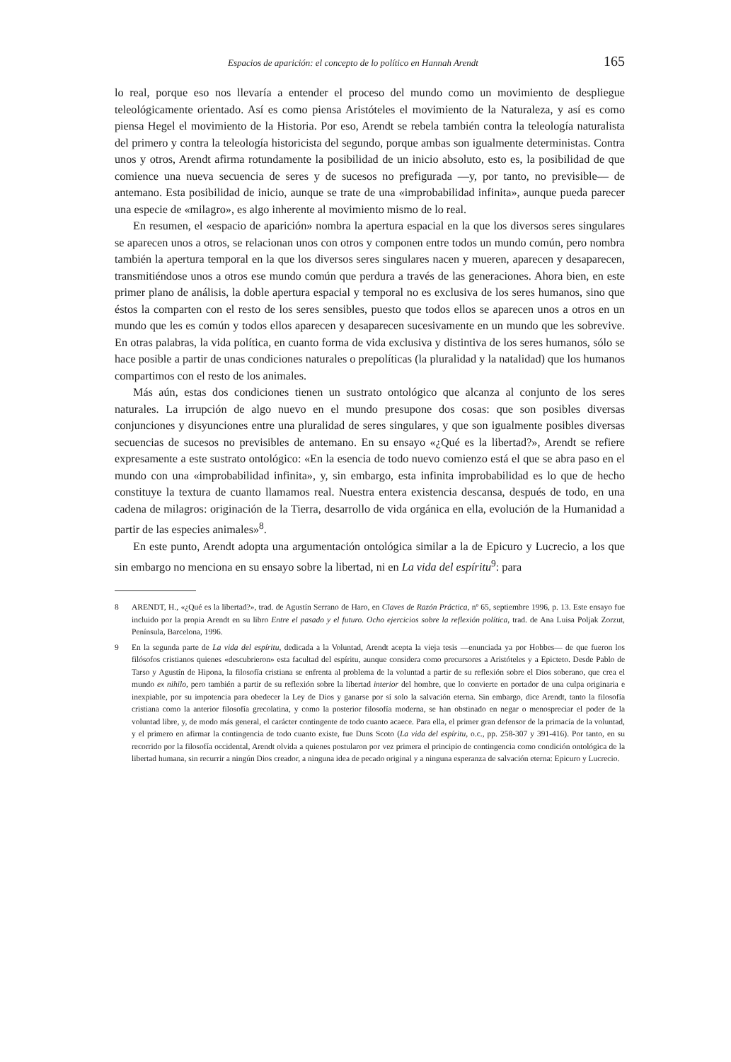Espacios de aparición: el concepto de lo político en Hannah Arendt 165
lo real, porque eso nos llevaría a entender el proceso del mundo como un movimiento de despliegue teleológicamente orientado. Así es como piensa Aristóteles el movimiento de la Naturaleza, y así es como piensa Hegel el movimiento de la Historia. Por eso, Arendt se rebela también contra la teleología naturalista del primero y contra la teleología historicista del segundo, porque ambas son igualmente deterministas. Contra unos y otros, Arendt afirma rotundamente la posibilidad de un inicio absoluto, esto es, la posibilidad de que comience una nueva secuencia de seres y de sucesos no prefigurada —y, por tanto, no previsible— de antemano. Esta posibilidad de inicio, aunque se trate de una «improbabilidad infinita», aunque pueda parecer una especie de «milagro», es algo inherente al movimiento mismo de lo real.
En resumen, el «espacio de aparición» nombra la apertura espacial en la que los diversos seres singulares se aparecen unos a otros, se relacionan unos con otros y componen entre todos un mundo común, pero nombra también la apertura temporal en la que los diversos seres singulares nacen y mueren, aparecen y desaparecen, transmitiéndose unos a otros ese mundo común que perdura a través de las generaciones. Ahora bien, en este primer plano de análisis, la doble apertura espacial y temporal no es exclusiva de los seres humanos, sino que éstos la comparten con el resto de los seres sensibles, puesto que todos ellos se aparecen unos a otros en un mundo que les es común y todos ellos aparecen y desaparecen sucesivamente en un mundo que les sobrevive. En otras palabras, la vida política, en cuanto forma de vida exclusiva y distintiva de los seres humanos, sólo se hace posible a partir de unas condiciones naturales o prepolíticas (la pluralidad y la natalidad) que los humanos compartimos con el resto de los animales.
Más aún, estas dos condiciones tienen un sustrato ontológico que alcanza al conjunto de los seres naturales. La irrupción de algo nuevo en el mundo presupone dos cosas: que son posibles diversas conjunciones y disyunciones entre una pluralidad de seres singulares, y que son igualmente posibles diversas secuencias de sucesos no previsibles de antemano. En su ensayo «¿Qué es la libertad?», Arendt se refiere expresamente a este sustrato ontológico: «En la esencia de todo nuevo comienzo está el que se abra paso en el mundo con una «improbabilidad infinita», y, sin embargo, esta infinita improbabilidad es lo que de hecho constituye la textura de cuanto llamamos real. Nuestra entera existencia descansa, después de todo, en una cadena de milagros: originación de la Tierra, desarrollo de vida orgánica en ella, evolución de la Humanidad a partir de las especies animales»<sup>8</sup>.
En este punto, Arendt adopta una argumentación ontológica similar a la de Epicuro y Lucrecio, a los que sin embargo no menciona en su ensayo sobre la libertad, ni en La vida del espíritu<sup>9</sup>: para
8 ARENDT, H., «¿Qué es la libertad?», trad. de Agustín Serrano de Haro, en Claves de Razón Práctica, nº 65, septiembre 1996, p. 13. Este ensayo fue incluido por la propia Arendt en su libro Entre el pasado y el futuro. Ocho ejercicios sobre la reflexión política, trad. de Ana Luisa Poljak Zorzut, Península, Barcelona, 1996.
9 En la segunda parte de La vida del espíritu, dedicada a la Voluntad, Arendt acepta la vieja tesis —enunciada ya por Hobbes— de que fueron los filósofos cristianos quienes «descubrieron» esta facultad del espíritu, aunque considera como precursores a Aristóteles y a Epicteto. Desde Pablo de Tarso y Agustín de Hipona, la filosofía cristiana se enfrenta al problema de la voluntad a partir de su reflexión sobre el Dios soberano, que crea el mundo ex nihilo, pero también a partir de su reflexión sobre la libertad interior del hombre, que lo convierte en portador de una culpa originaria e inexpiable, por su impotencia para obedecer la Ley de Dios y ganarse por sí solo la salvación eterna. Sin embargo, dice Arendt, tanto la filosofía cristiana como la anterior filosofía grecolatina, y como la posterior filosofía moderna, se han obstinado en negar o menospreciar el poder de la voluntad libre, y, de modo más general, el carácter contingente de todo cuanto acaece. Para ella, el primer gran defensor de la primacía de la voluntad, y el primero en afirmar la contingencia de todo cuanto existe, fue Duns Scoto (La vida del espíritu, o.c., pp. 258-307 y 391-416). Por tanto, en su recorrido por la filosofía occidental, Arendt olvida a quienes postularon por vez primera el principio de contingencia como condición ontológica de la libertad humana, sin recurrir a ningún Dios creador, a ninguna idea de pecado original y a ninguna esperanza de salvación eterna: Epicuro y Lucrecio.